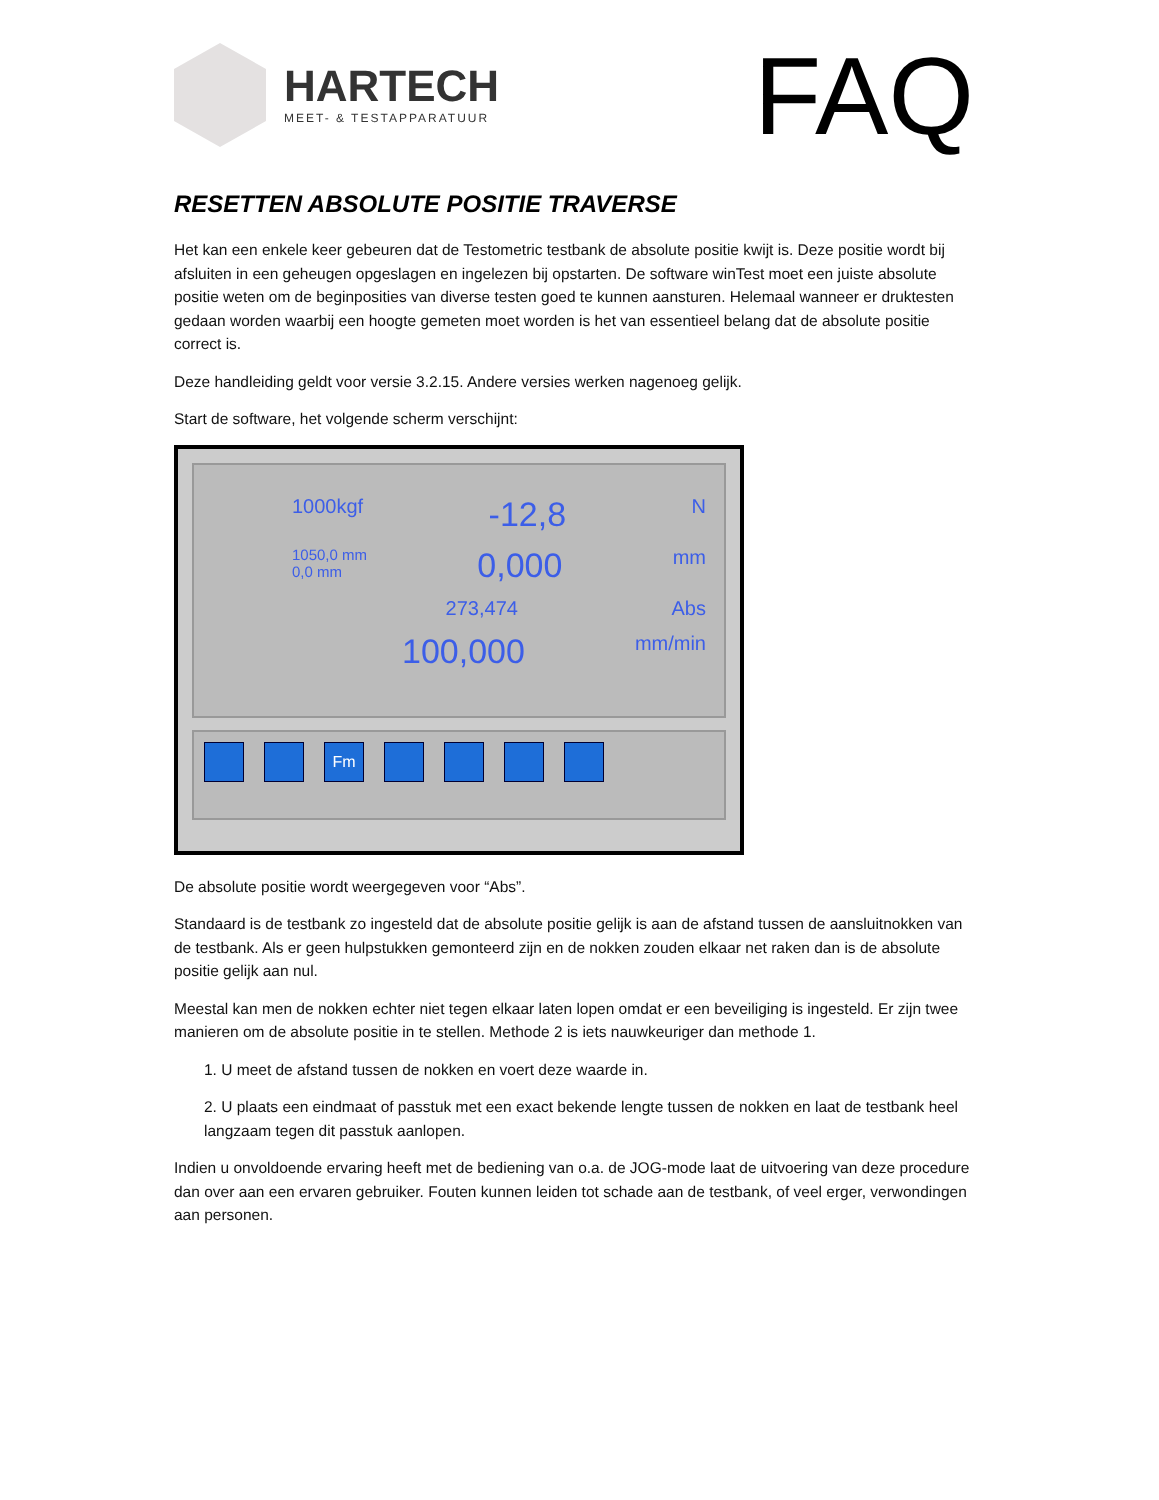HARTECH
MEET- & TESTAPPARATUUR
FAQ
RESETTEN ABSOLUTE POSITIE TRAVERSE
Het kan een enkele keer gebeuren dat de Testometric testbank de absolute positie kwijt is. Deze positie wordt bij afsluiten in een geheugen opgeslagen en ingelezen bij opstarten. De software winTest moet een juiste absolute positie weten om de beginposities van diverse testen goed te kunnen aansturen. Helemaal wanneer er druktesten gedaan worden waarbij een hoogte gemeten moet worden is het van essentieel belang dat de absolute positie correct is.
Deze handleiding geldt voor versie 3.2.15. Andere versies werken nagenoeg gelijk.
Start de software, het volgende scherm verschijnt:
1000kgf -12,8 N
1050,0 mm
0,0 mm 0,000 mm
273,474 Abs
100,000 mm/min
Fm
De absolute positie wordt weergegeven voor “Abs”.
Standaard is de testbank zo ingesteld dat de absolute positie gelijk is aan de afstand tussen de aansluitnokken van de testbank. Als er geen hulpstukken gemonteerd zijn en de nokken zouden elkaar net raken dan is de absolute positie gelijk aan nul.
Meestal kan men de nokken echter niet tegen elkaar laten lopen omdat er een beveiliging is ingesteld. Er zijn twee manieren om de absolute positie in te stellen. Methode 2 is iets nauwkeuriger dan methode 1.
1. U meet de afstand tussen de nokken en voert deze waarde in.
2. U plaats een eindmaat of passtuk met een exact bekende lengte tussen de nokken en laat de testbank heel langzaam tegen dit passtuk aanlopen.
Indien u onvoldoende ervaring heeft met de bediening van o.a. de JOG-mode laat de uitvoering van deze procedure dan over aan een ervaren gebruiker. Fouten kunnen leiden tot schade aan de testbank, of veel erger, verwondingen aan personen.